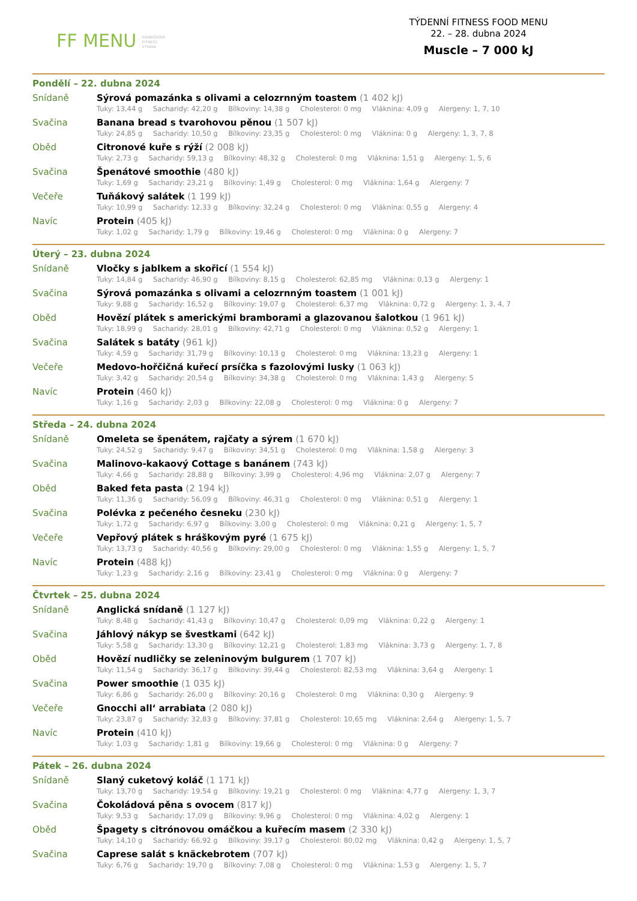FF MENU KRABIČKOVÁ
FITNESS
STRAVA
TÝDENNÍ FITNESS FOOD MENU
22. – 28. dubna 2024
Muscle – 7 000 kJ
Pondělí – 22. dubna 2024
Snídaně
Sýrová pomazánka s olivami a celozrnným toastem (1 402 kJ)
Tuky: 13,44 g Sacharidy: 42,20 g Bílkoviny: 14,38 g Cholesterol: 0 mg Vláknina: 4,09 g Alergeny: 1, 7, 10
Svačina
Banana bread s tvarohovou pěnou (1 507 kJ)
Tuky: 24,85 g Sacharidy: 10,50 g Bílkoviny: 23,35 g Cholesterol: 0 mg Vláknina: 0 g Alergeny: 1, 3, 7, 8
Oběd
Citronové kuře s rýží (2 008 kJ)
Tuky: 2,73 g Sacharidy: 59,13 g Bílkoviny: 48,32 g Cholesterol: 0 mg Vláknina: 1,51 g Alergeny: 1, 5, 6
Svačina
Špenátové smoothie (480 kJ)
Tuky: 1,69 g Sacharidy: 23,21 g Bílkoviny: 1,49 g Cholesterol: 0 mg Vláknina: 1,64 g Alergeny: 7
Večeře
Tuňákový salátek (1 199 kJ)
Tuky: 10,99 g Sacharidy: 12,33 g Bílkoviny: 32,24 g Cholesterol: 0 mg Vláknina: 0,55 g Alergeny: 4
Navíc
Protein (405 kJ)
Tuky: 1,02 g Sacharidy: 1,79 g Bílkoviny: 19,46 g Cholesterol: 0 mg Vláknina: 0 g Alergeny: 7
Úterý – 23. dubna 2024
Snídaně
Vločky s jablkem a skořicí (1 554 kJ)
Tuky: 14,84 g Sacharidy: 46,90 g Bílkoviny: 8,15 g Cholesterol: 62,85 mg Vláknina: 0,13 g Alergeny: 1
Svačina
Sýrová pomazánka s olivami a celozrnným toastem (1 001 kJ)
Tuky: 9,88 g Sacharidy: 16,52 g Bílkoviny: 19,07 g Cholesterol: 6,37 mg Vláknina: 0,72 g Alergeny: 1, 3, 4, 7
Oběd
Hovězí plátek s americkými bramborami a glazovanou šalotkou (1 961 kJ)
Tuky: 18,99 g Sacharidy: 28,01 g Bílkoviny: 42,71 g Cholesterol: 0 mg Vláknina: 0,52 g Alergeny: 1
Svačina
Salátek s batáty (961 kJ)
Tuky: 4,59 g Sacharidy: 31,79 g Bílkoviny: 10,13 g Cholesterol: 0 mg Vláknina: 13,23 g Alergeny: 1
Večeře
Medovo-hořčičná kuřecí prsíčka s fazolovými lusky (1 063 kJ)
Tuky: 3,42 g Sacharidy: 20,54 g Bílkoviny: 34,38 g Cholesterol: 0 mg Vláknina: 1,43 g Alergeny: 5
Navíc
Protein (460 kJ)
Tuky: 1,16 g Sacharidy: 2,03 g Bílkoviny: 22,08 g Cholesterol: 0 mg Vláknina: 0 g Alergeny: 7
Středa – 24. dubna 2024
Snídaně
Omeleta se špenátem, rajčaty a sýrem (1 670 kJ)
Tuky: 24,52 g Sacharidy: 9,47 g Bílkoviny: 34,51 g Cholesterol: 0 mg Vláknina: 1,58 g Alergeny: 3
Svačina
Malinovo-kakaový Cottage s banánem (743 kJ)
Tuky: 4,66 g Sacharidy: 28,88 g Bílkoviny: 3,99 g Cholesterol: 4,96 mg Vláknina: 2,07 g Alergeny: 7
Oběd
Baked feta pasta (2 194 kJ)
Tuky: 11,36 g Sacharidy: 56,09 g Bílkoviny: 46,31 g Cholesterol: 0 mg Vláknina: 0,51 g Alergeny: 1
Svačina
Polévka z pečeného česneku (230 kJ)
Tuky: 1,72 g Sacharidy: 6,97 g Bílkoviny: 3,00 g Cholesterol: 0 mg Vláknina: 0,21 g Alergeny: 1, 5, 7
Večeře
Vepřový plátek s hráškovým pyré (1 675 kJ)
Tuky: 13,73 g Sacharidy: 40,56 g Bílkoviny: 29,00 g Cholesterol: 0 mg Vláknina: 1,55 g Alergeny: 1, 5, 7
Navíc
Protein (488 kJ)
Tuky: 1,23 g Sacharidy: 2,16 g Bílkoviny: 23,41 g Cholesterol: 0 mg Vláknina: 0 g Alergeny: 7
Čtvrtek – 25. dubna 2024
Snídaně
Anglická snídaně (1 127 kJ)
Tuky: 8,48 g Sacharidy: 41,43 g Bílkoviny: 10,47 g Cholesterol: 0,09 mg Vláknina: 0,22 g Alergeny: 1
Svačina
Jáhlový nákyp se švestkami (642 kJ)
Tuky: 5,58 g Sacharidy: 13,30 g Bílkoviny: 12,21 g Cholesterol: 1,83 mg Vláknina: 3,73 g Alergeny: 1, 7, 8
Oběd
Hovězí nudličky se zeleninovým bulgurem (1 707 kJ)
Tuky: 11,54 g Sacharidy: 36,17 g Bílkoviny: 39,44 g Cholesterol: 82,53 mg Vláknina: 3,64 g Alergeny: 1
Svačina
Power smoothie (1 035 kJ)
Tuky: 6,86 g Sacharidy: 26,00 g Bílkoviny: 20,16 g Cholesterol: 0 mg Vláknina: 0,30 g Alergeny: 9
Večeře
Gnocchi all‘ arrabiata (2 080 kJ)
Tuky: 23,87 g Sacharidy: 32,83 g Bílkoviny: 37,81 g Cholesterol: 10,65 mg Vláknina: 2,64 g Alergeny: 1, 5, 7
Navíc
Protein (410 kJ)
Tuky: 1,03 g Sacharidy: 1,81 g Bílkoviny: 19,66 g Cholesterol: 0 mg Vláknina: 0 g Alergeny: 7
Pátek – 26. dubna 2024
Snídaně
Slaný cuketový koláč (1 171 kJ)
Tuky: 13,70 g Sacharidy: 19,54 g Bílkoviny: 19,21 g Cholesterol: 0 mg Vláknina: 4,77 g Alergeny: 1, 3, 7
Svačina
Čokoládová pěna s ovocem (817 kJ)
Tuky: 9,53 g Sacharidy: 17,09 g Bílkoviny: 9,96 g Cholesterol: 0 mg Vláknina: 4,02 g Alergeny: 1
Oběd
Špagety s citrónovou omáčkou a kuřecím masem (2 330 kJ)
Tuky: 14,10 g Sacharidy: 66,92 g Bílkoviny: 39,17 g Cholesterol: 80,02 mg Vláknina: 0,42 g Alergeny: 1, 5, 7
Svačina
Caprese salát s knäckebrotem (707 kJ)
Tuky: 6,76 g Sacharidy: 19,70 g Bílkoviny: 7,08 g Cholesterol: 0 mg Vláknina: 1,53 g Alergeny: 1, 5, 7